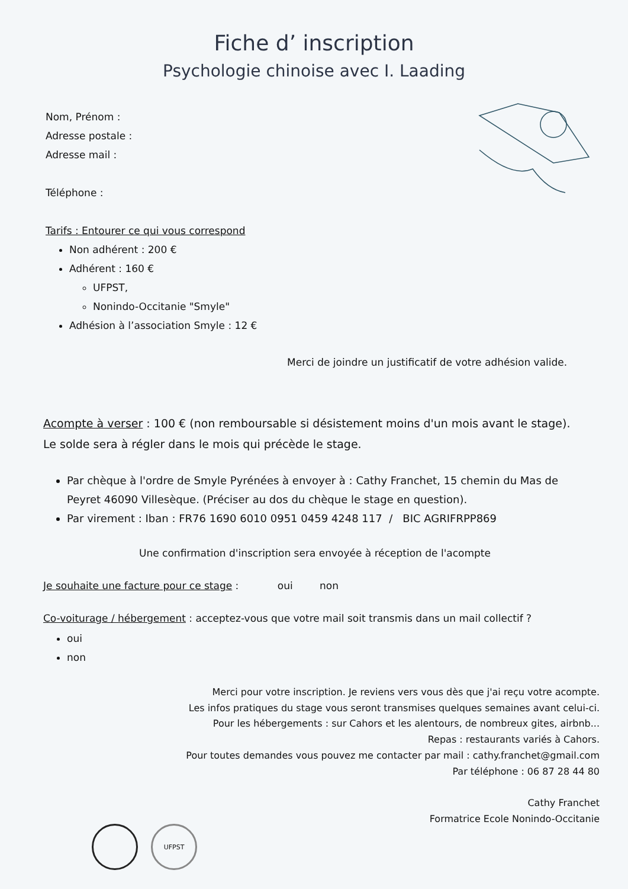Fiche d’ inscription
Psychologie chinoise avec I. Laading
Nom, Prénom :
Adresse postale :
Adresse mail :
Téléphone :
Tarifs : Entourer ce qui vous correspond
Non adhérent : 200 €
Adhérent : 160 €
UFPST,
Nonindo-Occitanie "Smyle"
Adhésion à l’association Smyle : 12 €
Merci de joindre un justificatif de votre adhésion valide.
Acompte à verser : 100 € (non remboursable si désistement moins d'un mois avant le stage). Le solde sera à régler dans le mois qui précède le stage.
Par chèque à l'ordre de Smyle Pyrénées à envoyer à : Cathy Franchet, 15 chemin du Mas de Peyret 46090 Villesèque. (Préciser au dos du chèque le stage en question).
Par virement : Iban : FR76 1690 6010 0951 0459 4248 117 / BIC AGRIFRPP869
Une confirmation d'inscription sera envoyée à réception de l'acompte
Je souhaite une facture pour ce stage : oui non
Co-voiturage / hébergement : acceptez-vous que votre mail soit transmis dans un mail collectif ?
oui
non
Merci pour votre inscription. Je reviens vers vous dès que j'ai reçu votre acompte.
Les infos pratiques du stage vous seront transmises quelques semaines avant celui-ci.
Pour les hébergements : sur Cahors et les alentours, de nombreux gites, airbnb...
Repas : restaurants variés à Cahors.
Pour toutes demandes vous pouvez me contacter par mail : cathy.franchet@gmail.com
Par téléphone : 06 87 28 44 80
Cathy Franchet
Formatrice Ecole Nonindo-Occitanie
UFPST